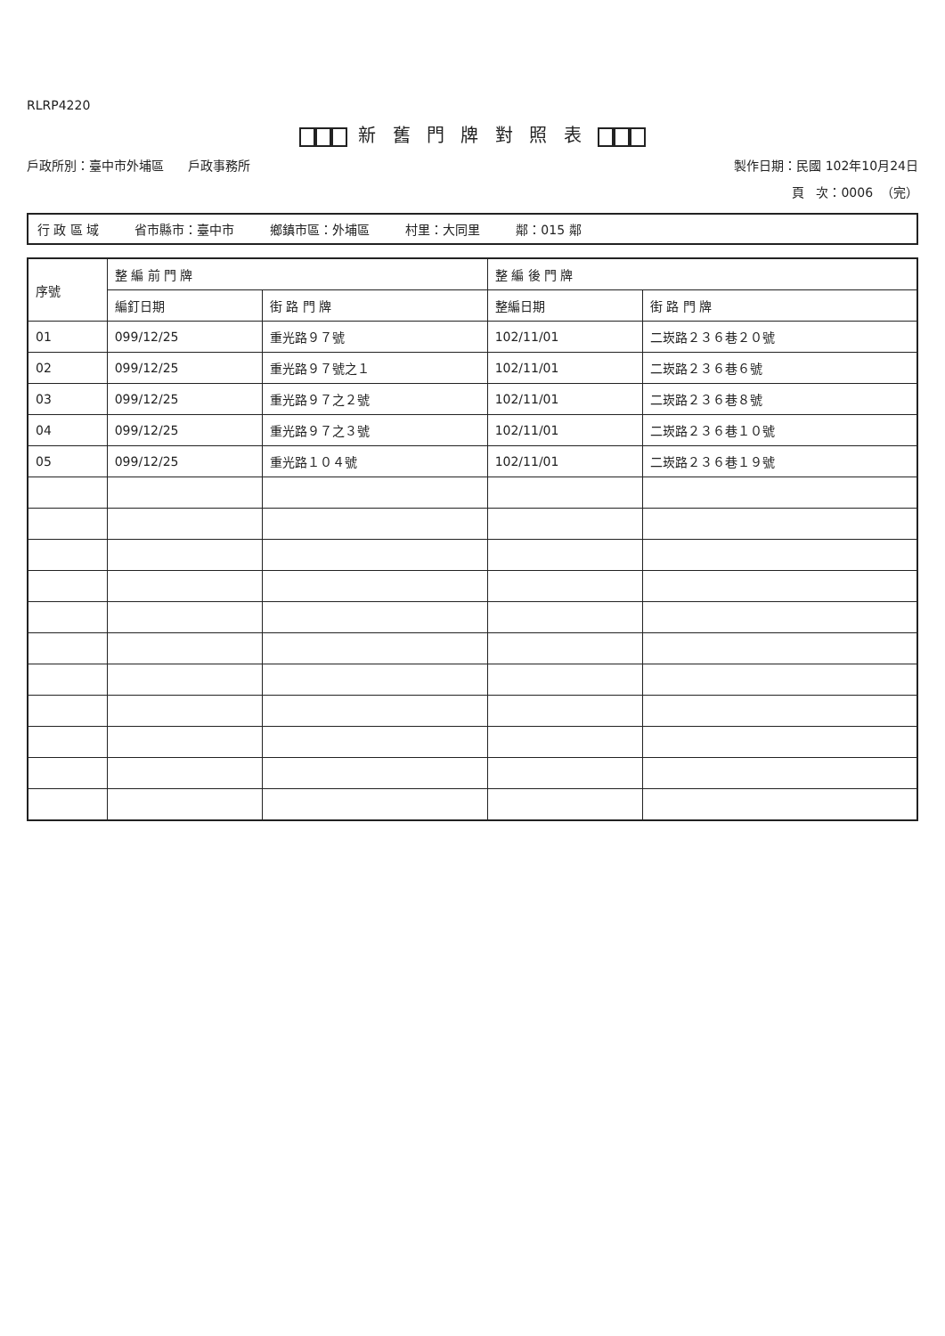RLRP4220
新 舊 門 牌 對 照 表
戶政所別：臺中市外埔區 戶政事務所 製作日期：民國 102年10月24日
頁 次：0006 （完）
行 政 區 域 省市縣市：臺中市 鄉鎮市區：外埔區 村里：大同里 鄰：015 鄰
| 序號 | 整 編 前 門 牌 | | 整 編 後 門 牌 | |
| --- | --- | --- | --- | --- |
| | 編釘日期 | 街 路 門 牌 | 整編日期 | 街 路 門 牌 |
| 01 | 099/12/25 | 重光路９７號 | 102/11/01 | 二崁路２３６巷２０號 |
| 02 | 099/12/25 | 重光路９７號之１ | 102/11/01 | 二崁路２３６巷６號 |
| 03 | 099/12/25 | 重光路９７之２號 | 102/11/01 | 二崁路２３６巷８號 |
| 04 | 099/12/25 | 重光路９７之３號 | 102/11/01 | 二崁路２３６巷１０號 |
| 05 | 099/12/25 | 重光路１０４號 | 102/11/01 | 二崁路２３６巷１９號 |